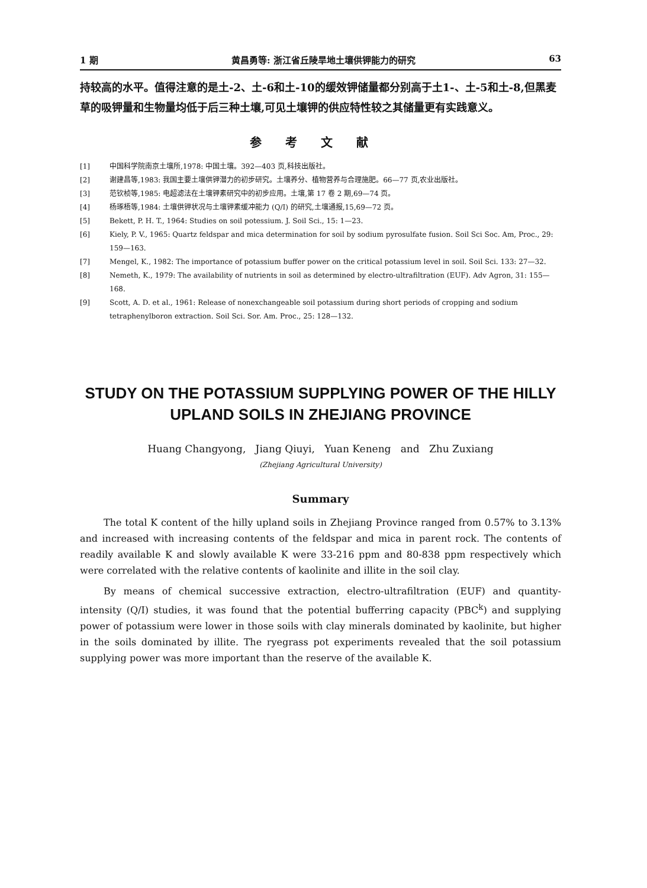1 期 黄昌勇等: 浙江省丘陵旱地土壤供钾能力的研究 63
持较高的水平。值得注意的是土-2、土-6和土-10的缓效钾储量都分别高于土1-、土-5和土-8,但黑麦草的吸钾量和生物量均低于后三种土壤,可见土壤钾的供应特性较之其储量更有实践意义。
参考文献
[1] 中国科学院南京土壤所,1978: 中国土壤。392—403 页,科技出版社。
[2] 谢建昌等,1983: 我国主要土壤供钾潜力的初步研究。土壤养分、植物营养与合理施肥。66—77 页,农业出版社。
[3] 范钦桢等,1985: 电超滤法在土壤钾素研究中的初步应用。土壤,第 17 卷 2 期,69—74 页。
[4] 杨琢梧等,1984: 土壤供钾状况与土壤钾素缓冲能力 (Q/I) 的研究,土壤通报,15,69—72 页。
[5] Bekett, P. H. T., 1964: Studies on soil potessium. J. Soil Sci., 15: 1—23.
[6] Kiely, P. V., 1965: Quartz feldspar and mica determination for soil by sodium pyrosulfate fusion. Soil Sci Soc. Am, Proc., 29: 159—163.
[7] Mengel, K., 1982: The importance of potassium buffer power on the critical potassium level in soil. Soil Sci. 133: 27—32.
[8] Nemeth, K., 1979: The availability of nutrients in soil as determined by electro-ultrafiltration (EUF). Adv Agron, 31: 155—168.
[9] Scott, A. D. et al., 1961: Release of nonexchangeable soil potassium during short periods of cropping and sodium tetraphenylboron extraction. Soil Sci. Sor. Am. Proc., 25: 128—132.
STUDY ON THE POTASSIUM SUPPLYING POWER OF THE HILLY UPLAND SOILS IN ZHEJIANG PROVINCE
Huang Changyong, Jiang Qiuyi, Yuan Keneng and Zhu Zuxiang
(Zhejiang Agricultural University)
Summary
The total K content of the hilly upland soils in Zhejiang Province ranged from 0.57% to 3.13% and increased with increasing contents of the feldspar and mica in parent rock. The contents of readily available K and slowly available K were 33-216 ppm and 80-838 ppm respectively which were correlated with the relative contents of kaolinite and illite in the soil clay.
By means of chemical successive extraction, electro-ultrafiltration (EUF) and quantity-intensity (Q/I) studies, it was found that the potential bufferring capacity (PBC<sup>k</sup>) and supplying power of potassium were lower in those soils with clay minerals dominated by kaolinite, but higher in the soils dominated by illite. The ryegrass pot experiments revealed that the soil potassium supplying power was more important than the reserve of the available K.